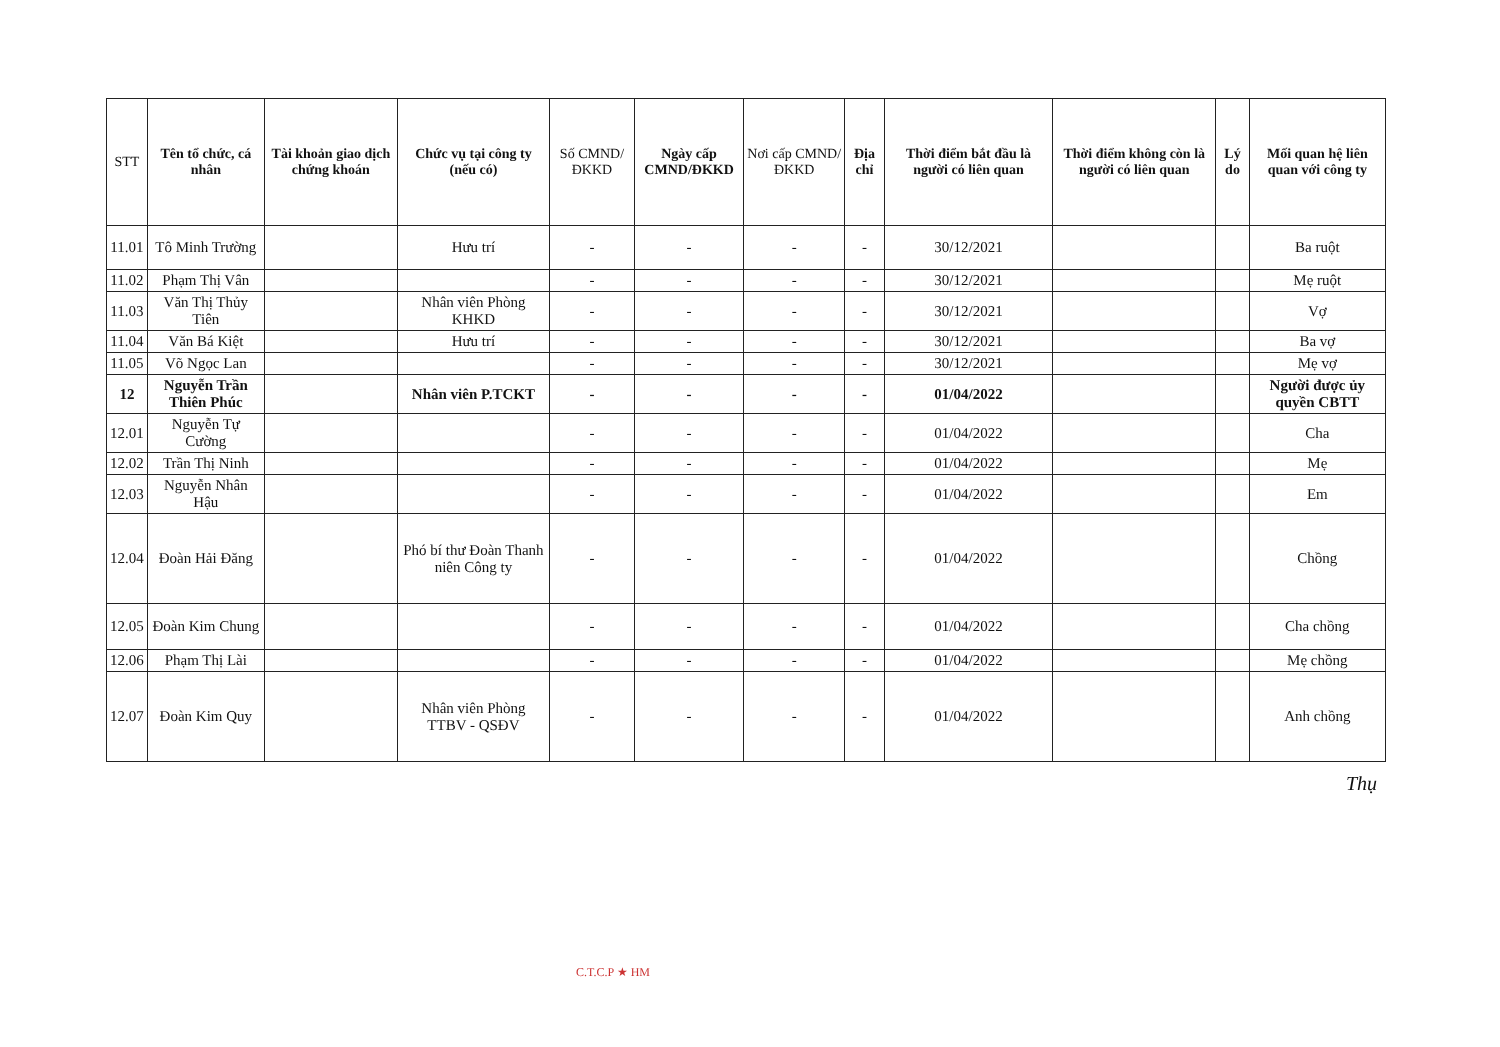| STT | Tên tổ chức, cá nhân | Tài khoản giao dịch chứng khoán | Chức vụ tại công ty (nếu có) | Số CMND/ĐKKD | Ngày cấp CMND/ĐKKD | Nơi cấp CMND/ĐKKD | Địa chỉ | Thời điểm bắt đầu là người có liên quan | Thời điểm không còn là người có liên quan | Lý do | Mối quan hệ liên quan với công ty |
| --- | --- | --- | --- | --- | --- | --- | --- | --- | --- | --- | --- |
| 11.01 | Tô Minh Trường | | Hưu trí | - | - | - | - | 30/12/2021 | | | Ba ruột |
| 11.02 | Phạm Thị Vân | | | - | - | - | - | 30/12/2021 | | | Mẹ ruột |
| 11.03 | Văn Thị Thủy Tiên | | Nhân viên Phòng KHKD | - | - | - | - | 30/12/2021 | | | Vợ |
| 11.04 | Văn Bá Kiệt | | Hưu trí | - | - | - | - | 30/12/2021 | | | Ba vợ |
| 11.05 | Võ Ngọc Lan | | | - | - | - | - | 30/12/2021 | | | Mẹ vợ |
| 12 | Nguyễn Trần Thiên Phúc | | Nhân viên P.TCKT | - | - | - | - | 01/04/2022 | | | Người được ủy quyền CBTT |
| 12.01 | Nguyễn Tự Cường | | | - | - | - | - | 01/04/2022 | | | Cha |
| 12.02 | Trần Thị Ninh | | | - | - | - | - | 01/04/2022 | | | Mẹ |
| 12.03 | Nguyễn Nhân Hậu | | | - | - | - | - | 01/04/2022 | | | Em |
| 12.04 | Đoàn Hải Đăng | | Phó bí thư Đoàn Thanh niên Công ty | - | - | - | - | 01/04/2022 | | | Chồng |
| 12.05 | Đoàn Kim Chung | | | - | - | - | - | 01/04/2022 | | | Cha chồng |
| 12.06 | Phạm Thị Lài | | | - | - | - | - | 01/04/2022 | | | Mẹ chồng |
| 12.07 | Đoàn Kim Quy | | Nhân viên Phòng TTBV - QSĐV | - | - | - | - | 01/04/2022 | | | Anh chồng |
Thụ
C.T.C.P ★ HM